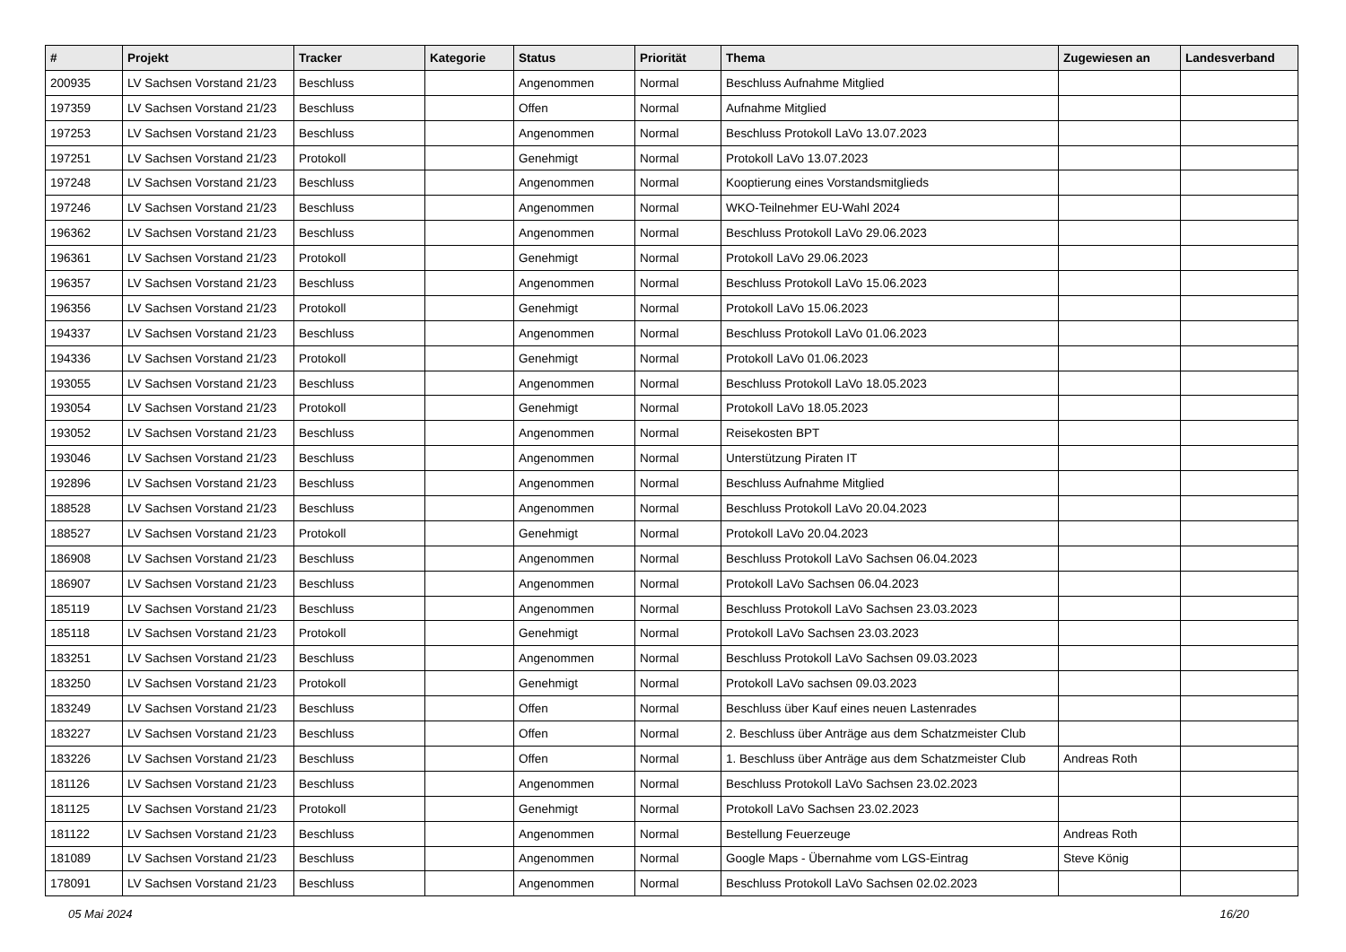| # | Projekt | Tracker | Kategorie | Status | Priorität | Thema | Zugewiesen an | Landesverband |
| --- | --- | --- | --- | --- | --- | --- | --- | --- |
| 200935 | LV Sachsen Vorstand 21/23 | Beschluss | | Angenommen | Normal | Beschluss Aufnahme Mitglied | | |
| 197359 | LV Sachsen Vorstand 21/23 | Beschluss | | Offen | Normal | Aufnahme Mitglied | | |
| 197253 | LV Sachsen Vorstand 21/23 | Beschluss | | Angenommen | Normal | Beschluss Protokoll LaVo 13.07.2023 | | |
| 197251 | LV Sachsen Vorstand 21/23 | Protokoll | | Genehmigt | Normal | Protokoll LaVo 13.07.2023 | | |
| 197248 | LV Sachsen Vorstand 21/23 | Beschluss | | Angenommen | Normal | Kooptierung eines Vorstandsmitglieds | | |
| 197246 | LV Sachsen Vorstand 21/23 | Beschluss | | Angenommen | Normal | WKO-Teilnehmer EU-Wahl 2024 | | |
| 196362 | LV Sachsen Vorstand 21/23 | Beschluss | | Angenommen | Normal | Beschluss Protokoll LaVo 29.06.2023 | | |
| 196361 | LV Sachsen Vorstand 21/23 | Protokoll | | Genehmigt | Normal | Protokoll LaVo 29.06.2023 | | |
| 196357 | LV Sachsen Vorstand 21/23 | Beschluss | | Angenommen | Normal | Beschluss Protokoll LaVo 15.06.2023 | | |
| 196356 | LV Sachsen Vorstand 21/23 | Protokoll | | Genehmigt | Normal | Protokoll LaVo 15.06.2023 | | |
| 194337 | LV Sachsen Vorstand 21/23 | Beschluss | | Angenommen | Normal | Beschluss Protokoll LaVo 01.06.2023 | | |
| 194336 | LV Sachsen Vorstand 21/23 | Protokoll | | Genehmigt | Normal | Protokoll LaVo 01.06.2023 | | |
| 193055 | LV Sachsen Vorstand 21/23 | Beschluss | | Angenommen | Normal | Beschluss Protokoll LaVo 18.05.2023 | | |
| 193054 | LV Sachsen Vorstand 21/23 | Protokoll | | Genehmigt | Normal | Protokoll LaVo 18.05.2023 | | |
| 193052 | LV Sachsen Vorstand 21/23 | Beschluss | | Angenommen | Normal | Reisekosten BPT | | |
| 193046 | LV Sachsen Vorstand 21/23 | Beschluss | | Angenommen | Normal | Unterstützung Piraten IT | | |
| 192896 | LV Sachsen Vorstand 21/23 | Beschluss | | Angenommen | Normal | Beschluss Aufnahme Mitglied | | |
| 188528 | LV Sachsen Vorstand 21/23 | Beschluss | | Angenommen | Normal | Beschluss Protokoll LaVo 20.04.2023 | | |
| 188527 | LV Sachsen Vorstand 21/23 | Protokoll | | Genehmigt | Normal | Protokoll LaVo 20.04.2023 | | |
| 186908 | LV Sachsen Vorstand 21/23 | Beschluss | | Angenommen | Normal | Beschluss Protokoll LaVo Sachsen 06.04.2023 | | |
| 186907 | LV Sachsen Vorstand 21/23 | Beschluss | | Angenommen | Normal | Protokoll LaVo Sachsen 06.04.2023 | | |
| 185119 | LV Sachsen Vorstand 21/23 | Beschluss | | Angenommen | Normal | Beschluss Protokoll LaVo Sachsen 23.03.2023 | | |
| 185118 | LV Sachsen Vorstand 21/23 | Protokoll | | Genehmigt | Normal | Protokoll LaVo Sachsen 23.03.2023 | | |
| 183251 | LV Sachsen Vorstand 21/23 | Beschluss | | Angenommen | Normal | Beschluss Protokoll LaVo Sachsen 09.03.2023 | | |
| 183250 | LV Sachsen Vorstand 21/23 | Protokoll | | Genehmigt | Normal | Protokoll LaVo sachsen 09.03.2023 | | |
| 183249 | LV Sachsen Vorstand 21/23 | Beschluss | | Offen | Normal | Beschluss über Kauf eines neuen Lastenrades | | |
| 183227 | LV Sachsen Vorstand 21/23 | Beschluss | | Offen | Normal | 2. Beschluss über Anträge aus dem Schatzmeister Club | | |
| 183226 | LV Sachsen Vorstand 21/23 | Beschluss | | Offen | Normal | 1. Beschluss über Anträge aus dem Schatzmeister Club | Andreas Roth | |
| 181126 | LV Sachsen Vorstand 21/23 | Beschluss | | Angenommen | Normal | Beschluss Protokoll LaVo Sachsen 23.02.2023 | | |
| 181125 | LV Sachsen Vorstand 21/23 | Protokoll | | Genehmigt | Normal | Protokoll LaVo Sachsen 23.02.2023 | | |
| 181122 | LV Sachsen Vorstand 21/23 | Beschluss | | Angenommen | Normal | Bestellung Feuerzeuge | Andreas Roth | |
| 181089 | LV Sachsen Vorstand 21/23 | Beschluss | | Angenommen | Normal | Google Maps - Übernahme vom LGS-Eintrag | Steve König | |
| 178091 | LV Sachsen Vorstand 21/23 | Beschluss | | Angenommen | Normal | Beschluss Protokoll LaVo Sachsen 02.02.2023 | | |
05 Mai 2024 16/20